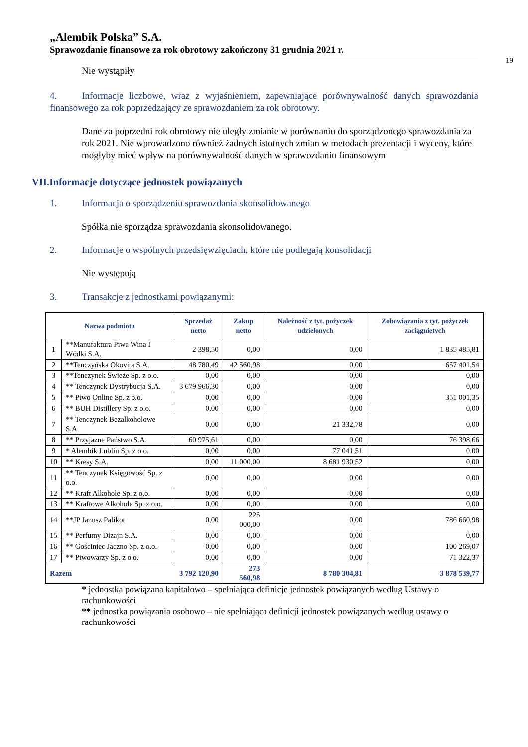„Alembik Polska” S.A.
Sprawozdanie finansowe za rok obrotowy zakończony 31 grudnia 2021 r.
19
Nie wystąpiły
4. Informacje liczbowe, wraz z wyjaśnieniem, zapewniające porównywalność danych sprawozdania finansowego za rok poprzedzający ze sprawozdaniem za rok obrotowy.
Dane za poprzedni rok obrotowy nie uległy zmianie w porównaniu do sporządzonego sprawozdania za rok 2021. Nie wprowadzono również żadnych istotnych zmian w metodach prezentacji i wyceny, które mogłyby mieć wpływ na porównywalność danych w sprawozdaniu finansowym
VII.Informacje dotyczące jednostek powiązanych
1. Informacja o sporządzeniu sprawozdania skonsolidowanego
Spółka nie sporządza sprawozdania skonsolidowanego.
2. Informacje o wspólnych przedsięwzięciach, które nie podlegają konsolidacji
Nie występują
3. Transakcje z jednostkami powiązanymi:
| Nazwa podmiotu | | Sprzedaż netto | Zakup netto | Należność z tyt. pożyczek udzielonych | Zobowiązania z tyt. pożyczek zaciągniętych |
| --- | --- | --- | --- | --- | --- |
| 1 | **Manufaktura Piwa Wina I Wódki S.A. | 2 398,50 | 0,00 | 0,00 | 1 835 485,81 |
| 2 | **Tenczyńska Okovita S.A. | 48 780,49 | 42 560,98 | 0,00 | 657 401,54 |
| 3 | **Tenczynek Świeże Sp. z o.o. | 0,00 | 0,00 | 0,00 | 0,00 |
| 4 | ** Tenczynek Dystrybucja S.A. | 3 679 966,30 | 0,00 | 0,00 | 0,00 |
| 5 | ** Piwo Online Sp. z o.o. | 0,00 | 0,00 | 0,00 | 351 001,35 |
| 6 | ** BUH Distillery Sp. z o.o. | 0,00 | 0,00 | 0,00 | 0,00 |
| 7 | ** Tenczynek Bezalkoholowe S.A. | 0,00 | 0,00 | 21 332,78 | 0,00 |
| 8 | ** Przyjazne Państwo S.A. | 60 975,61 | 0,00 | 0,00 | 76 398,66 |
| 9 | * Alembik Lublin Sp. z o.o. | 0,00 | 0,00 | 77 041,51 | 0,00 |
| 10 | ** Kresy S.A. | 0,00 | 11 000,00 | 8 681 930,52 | 0,00 |
| 11 | ** Tenczynek Księgowość Sp. z o.o. | 0,00 | 0,00 | 0,00 | 0,00 |
| 12 | ** Kraft Alkohole Sp. z o.o. | 0,00 | 0,00 | 0,00 | 0,00 |
| 13 | ** Kraftowe Alkohole Sp. z o.o. | 0,00 | 0,00 | 0,00 | 0,00 |
| 14 | **JP Janusz Palikot | 0,00 | 225 000,00 | 0,00 | 786 660,98 |
| 15 | ** Perfumy Dizajn S.A. | 0,00 | 0,00 | 0,00 | 0,00 |
| 16 | ** Gościniec Jaczno Sp. z o.o. | 0,00 | 0,00 | 0,00 | 100 269,07 |
| 17 | ** Piwowarzy Sp. z o.o. | 0,00 | 0,00 | 0,00 | 71 322,37 |
| Razem | | 3 792 120,90 | 273 560,98 | 8 780 304,81 | 3 878 539,77 |
* jednostka powiązana kapitałowo – spełniająca definicje jednostek powiązanych według Ustawy o rachunkowości
** jednostka powiązania osobowo – nie spełniająca definicji jednostek powiązanych według ustawy o rachunkowości